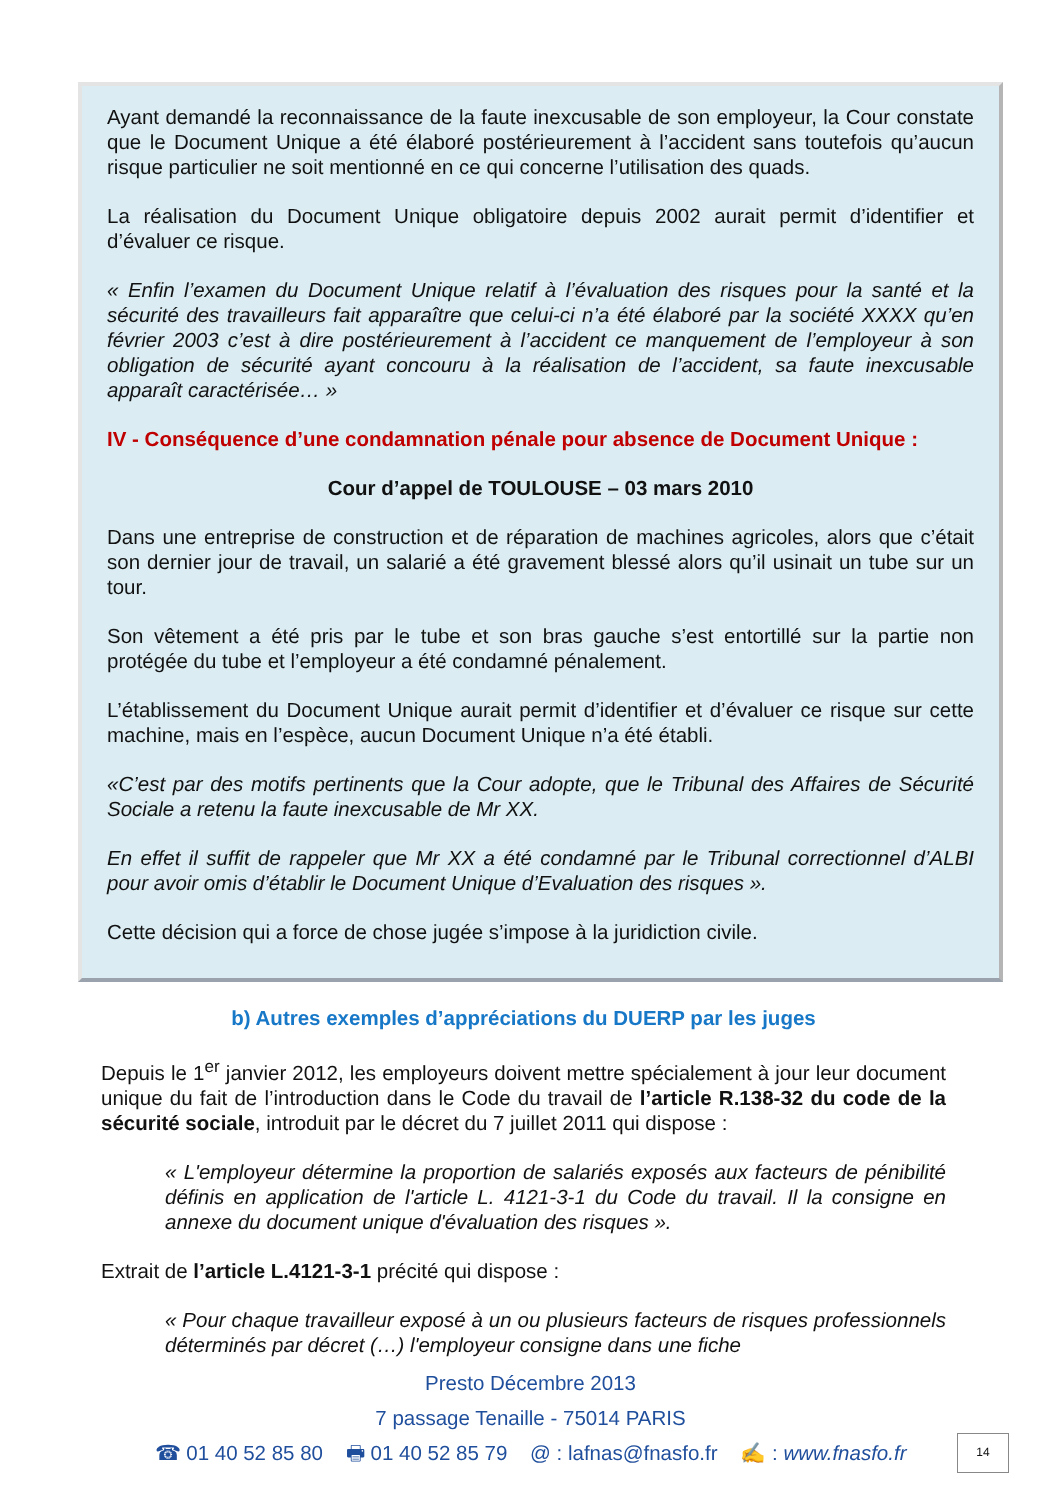Ayant demandé la reconnaissance de la faute inexcusable de son employeur, la Cour constate que le Document Unique a été élaboré postérieurement à l’accident sans toutefois qu’aucun risque particulier ne soit mentionné en ce qui concerne l’utilisation des quads.
La réalisation du Document Unique obligatoire depuis 2002 aurait permit d’identifier et d’évaluer ce risque.
« Enfin l’examen du Document Unique relatif à l’évaluation des risques pour la santé et la sécurité des travailleurs fait apparaître que celui-ci n’a été élaboré par la société XXXX qu’en février 2003 c’est à dire postérieurement à l’accident ce manquement de l’employeur à son obligation de sécurité ayant concouru à la réalisation de l’accident, sa faute inexcusable apparaît caractérisée… »
IV - Conséquence d’une condamnation pénale pour absence de Document Unique :
Cour d’appel de TOULOUSE – 03 mars 2010
Dans une entreprise de construction et de réparation de machines agricoles, alors que c’était son dernier jour de travail, un salarié a été gravement blessé alors qu’il usinait un tube sur un tour.
Son vêtement a été pris par le tube et son bras gauche s’est entortillé sur la partie non protégée du tube et l’employeur a été condamné pénalement.
L’établissement du Document Unique aurait permit d’identifier et d’évaluer ce risque sur cette machine, mais en l’espèce, aucun Document Unique n’a été établi.
«C’est par des motifs pertinents que la Cour adopte, que le Tribunal des Affaires de Sécurité Sociale a retenu la faute inexcusable de Mr XX.
En effet il suffit de rappeler que Mr XX a été condamné par le Tribunal correctionnel d’ALBI pour avoir omis d’établir le Document Unique d’Evaluation des risques ».
Cette décision qui a force de chose jugée s’impose à la juridiction civile.
b) Autres exemples d’appréciations du DUERP par les juges
Depuis le 1<sup>er</sup> janvier 2012, les employeurs doivent mettre spécialement à jour leur document unique du fait de l’introduction dans le Code du travail de l’article R.138-32 du code de la sécurité sociale, introduit par le décret du 7 juillet 2011 qui dispose :
« L'employeur détermine la proportion de salariés exposés aux facteurs de pénibilité définis en application de l'article L. 4121-3-1 du Code du travail. Il la consigne en annexe du document unique d'évaluation des risques ».
Extrait de l’article L.4121-3-1 précité qui dispose :
« Pour chaque travailleur exposé à un ou plusieurs facteurs de risques professionnels déterminés par décret (…) l'employeur consigne dans une fiche
Presto Décembre 2013
7 passage Tenaille - 75014 PARIS
☎ 01 40 52 85 80 🖶 01 40 52 85 79 @ : lafnas@fnasfo.fr ✍ : www.fnasfo.fr
14